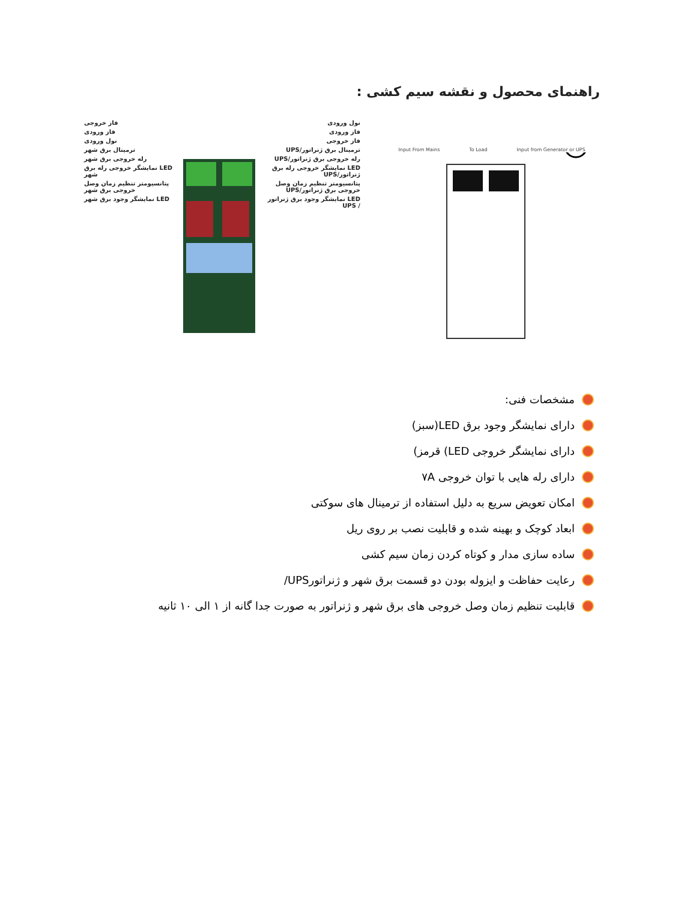راهنمای محصول و نقشه سیم کشی :
فاز خروجی
فاز ورودی
نول ورودی
ترمینال برق شهر
رله خروجی برق شهر
LED نمایشگر خروجی رله برق شهر
پتانسیومتر تنظیم زمان وصل خروجی برق شهر
LED نمایشگر وجود برق شهر
نول ورودی
فاز ورودی
فاز خروجی
ترمینال برق ژنراتور/UPS
رله خروجی برق ژنراتور/UPS
LED نمایشگر خروجی رله برق ژنراتور/UPS
پتانسیومتر تنظیم زمان وصل خروجی برق ژنراتور/UPS
LED نمایشگر وجود برق ژنراتور / UPS
Input From Mains To Load Input from Generator or UPS
مشخصات فنی:
دارای نمایشگر وجود برق LED(سبز)
دارای نمایشگر خروجی LED) قرمز)
دارای رله هایی با توان خروجی ۷A
امکان تعویض سریع به دلیل استفاده از ترمینال های سوکتی
ابعاد کوچک و بهینه شده و قابلیت نصب بر روی ریل
ساده سازی مدار و کوتاه کردن زمان سیم کشی
رعایت حفاظت و ایزوله بودن دو قسمت برق شهر و ژنراتورUPS/
قابلیت تنظیم زمان وصل خروجی های برق شهر و ژنراتور به صورت جدا گانه از ۱ الی ۱۰ ثانیه